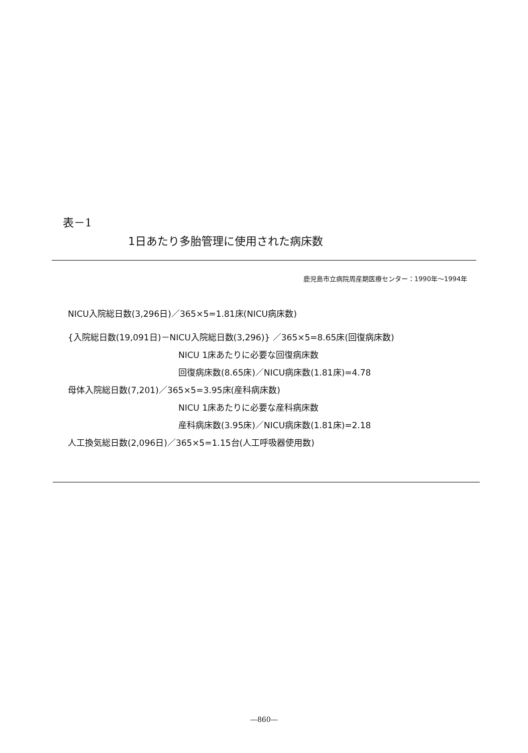表－1
1日あたり多胎管理に使用された病床数
鹿児島市立病院周産期医療センター：1990年～1994年
NICU入院総日数(3,296日)／365×5=1.81床(NICU病床数)
{入院総日数(19,091日)－NICU入院総日数(3,296)} ／365×5=8.65床(回復病床数)
NICU 1床あたりに必要な回復病床数
回復病床数(8.65床)／NICU病床数(1.81床)=4.78
母体入院総日数(7,201)／365×5=3.95床(産科病床数)
NICU 1床あたりに必要な産科病床数
産科病床数(3.95床)／NICU病床数(1.81床)=2.18
人工換気総日数(2,096日)／365×5=1.15台(人工呼吸器使用数)
―860―